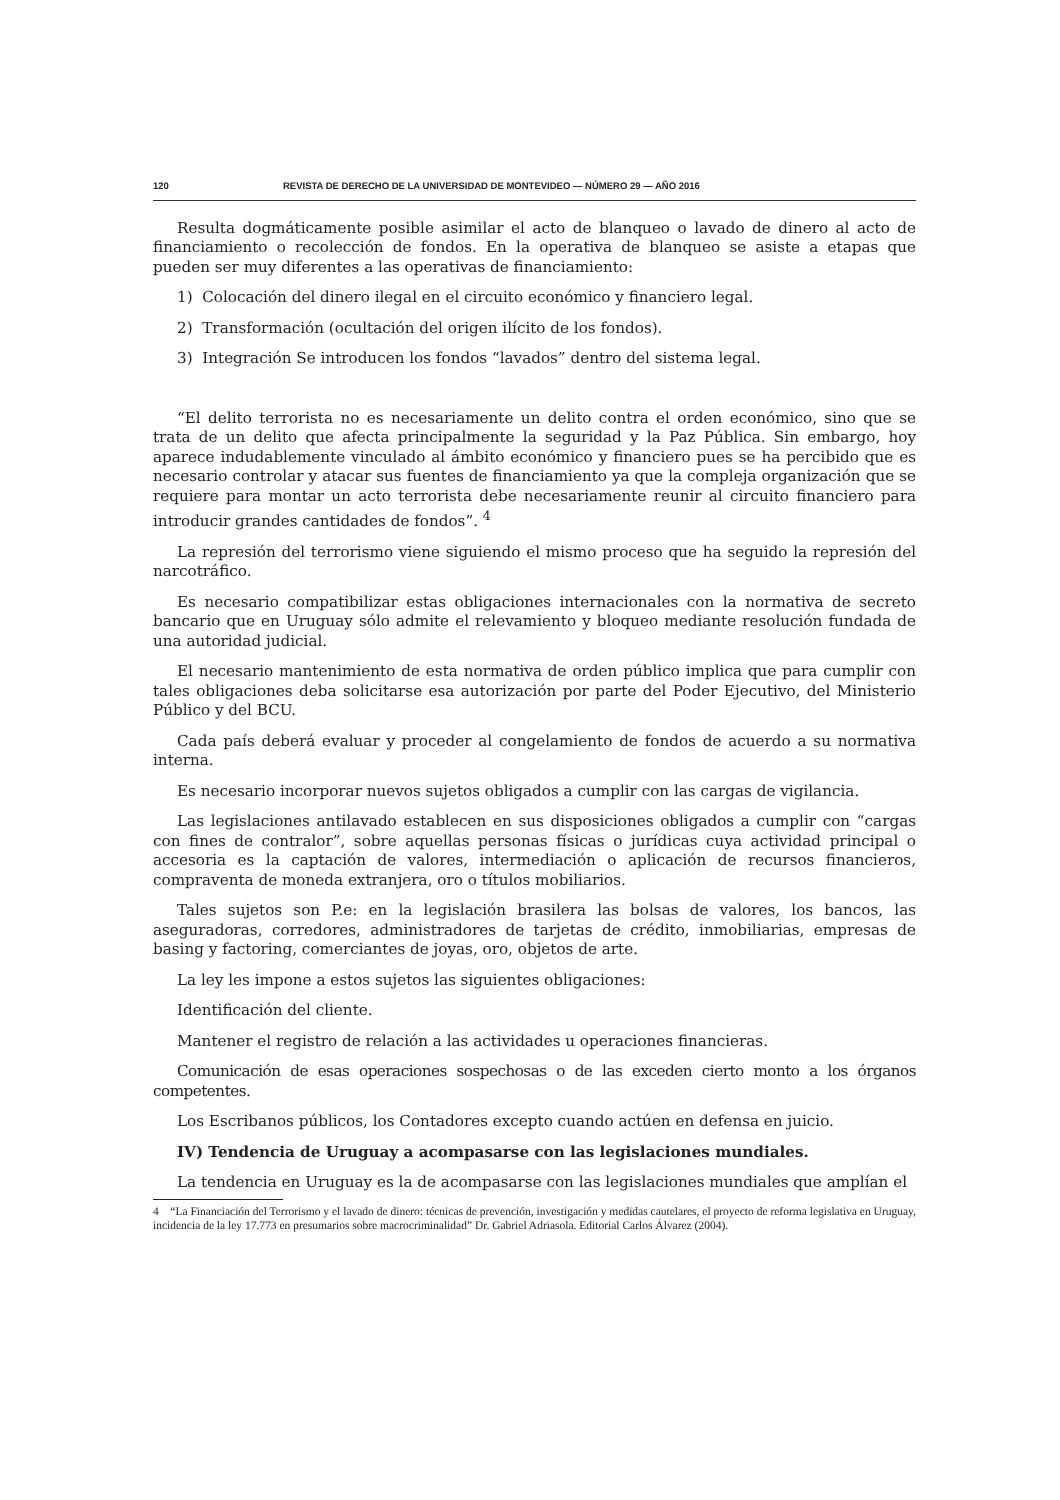120 REVISTA DE DERECHO DE LA UNIVERSIDAD DE MONTEVIDEO — NÚMERO 29 — AÑO 2016
Resulta dogmáticamente posible asimilar el acto de blanqueo o lavado de dinero al acto de financiamiento o recolección de fondos. En la operativa de blanqueo se asiste a etapas que pueden ser muy diferentes a las operativas de financiamiento:
1) Colocación del dinero ilegal en el circuito económico y financiero legal.
2) Transformación (ocultación del origen ilícito de los fondos).
3) Integración Se introducen los fondos “lavados” dentro del sistema legal.
“El delito terrorista no es necesariamente un delito contra el orden económico, sino que se trata de un delito que afecta principalmente la seguridad y la Paz Pública. Sin embargo, hoy aparece indudablemente vinculado al ámbito económico y financiero pues se ha percibido que es necesario controlar y atacar sus fuentes de financiamiento ya que la compleja organización que se requiere para montar un acto terrorista debe necesariamente reunir al circuito financiero para introducir grandes cantidades de fondos”. <sup>4</sup>
La represión del terrorismo viene siguiendo el mismo proceso que ha seguido la represión del narcotráfico.
Es necesario compatibilizar estas obligaciones internacionales con la normativa de secreto bancario que en Uruguay sólo admite el relevamiento y bloqueo mediante resolución fundada de una autoridad judicial.
El necesario mantenimiento de esta normativa de orden público implica que para cumplir con tales obligaciones deba solicitarse esa autorización por parte del Poder Ejecutivo, del Ministerio Público y del BCU.
Cada país deberá evaluar y proceder al congelamiento de fondos de acuerdo a su normativa interna.
Es necesario incorporar nuevos sujetos obligados a cumplir con las cargas de vigilancia.
Las legislaciones antilavado establecen en sus disposiciones obligados a cumplir con “cargas con fines de contralor”, sobre aquellas personas físicas o jurídicas cuya actividad principal o accesoria es la captación de valores, intermediación o aplicación de recursos financieros, compraventa de moneda extranjera, oro o títulos mobiliarios.
Tales sujetos son P.e: en la legislación brasilera las bolsas de valores, los bancos, las aseguradoras, corredores, administradores de tarjetas de crédito, inmobiliarias, empresas de basing y factoring, comerciantes de joyas, oro, objetos de arte.
La ley les impone a estos sujetos las siguientes obligaciones:
Identificación del cliente.
Mantener el registro de relación a las actividades u operaciones financieras.
Comunicación de esas operaciones sospechosas o de las exceden cierto monto a los órganos competentes.
Los Escribanos públicos, los Contadores excepto cuando actúen en defensa en juicio.
IV) Tendencia de Uruguay a acompasarse con las legislaciones mundiales.
La tendencia en Uruguay es la de acompasarse con las legislaciones mundiales que amplían el
4 “La Financiación del Terrorismo y el lavado de dinero: técnicas de prevención, investigación y medidas cautelares, el proyecto de reforma legislativa en Uruguay, incidencia de la ley 17.773 en presumarios sobre macrocriminalidad” Dr. Gabriel Adriasola. Editorial Carlos Álvarez (2004).